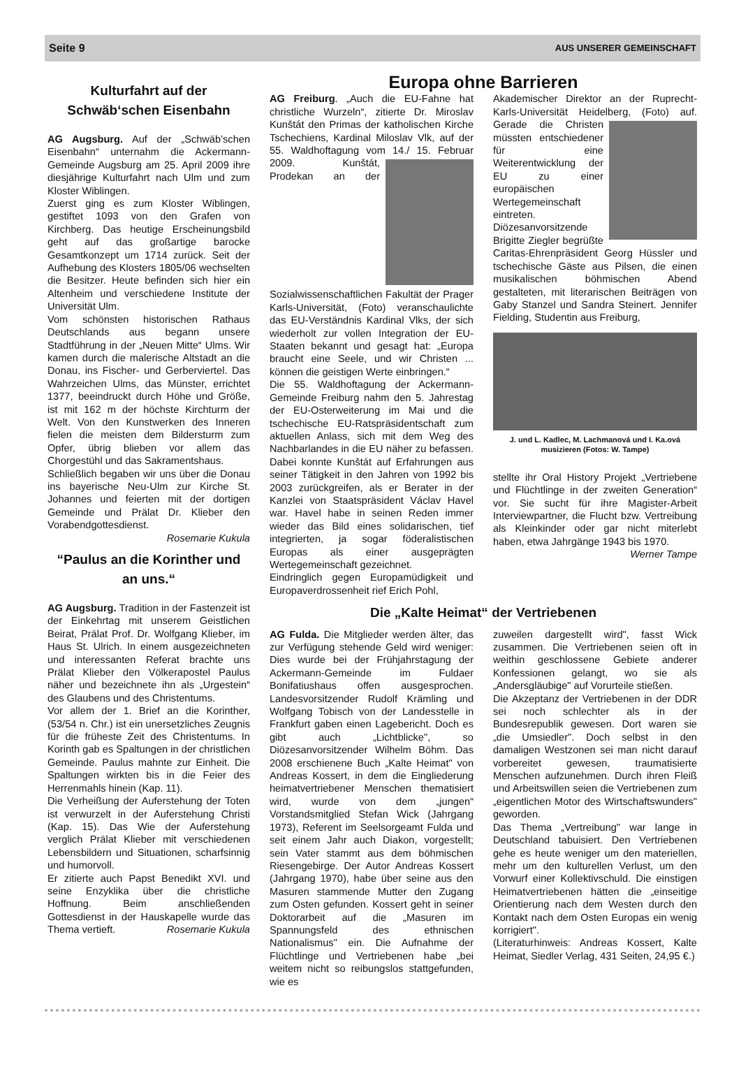Seite 9 AUS UNSERER GEMEINSCHAFT
Kulturfahrt auf der Schwäb‘schen Eisenbahn
AG Augsburg. Auf der „Schwäb’schen Eisenbahn“ unternahm die Ackermann-Gemeinde Augsburg am 25. April 2009 ihre diesjährige Kulturfahrt nach Ulm und zum Kloster Wiblingen.
Zuerst ging es zum Kloster Wiblingen, gestiftet 1093 von den Grafen von Kirchberg. Das heutige Erscheinungsbild geht auf das großartige barocke Gesamtkonzept um 1714 zurück. Seit der Aufhebung des Klosters 1805/06 wechselten die Besitzer. Heute befinden sich hier ein Altenheim und verschiedene Institute der Universität Ulm.
Vom schönsten historischen Rathaus Deutschlands aus begann unsere Stadtführung in der „Neuen Mitte“ Ulms. Wir kamen durch die malerische Altstadt an die Donau, ins Fischer- und Gerberviertel. Das Wahrzeichen Ulms, das Münster, errichtet 1377, beeindruckt durch Höhe und Größe, ist mit 162 m der höchste Kirchturm der Welt. Von den Kunstwerken des Inneren fielen die meisten dem Bildersturm zum Opfer, übrig blieben vor allem das Chorgestühl und das Sakramentshaus.
Schließlich begaben wir uns über die Donau ins bayerische Neu-Ulm zur Kirche St. Johannes und feierten mit der dortigen Gemeinde und Prälat Dr. Klieber den Vorabendgottesdienst.
Rosemarie Kukula
“Paulus an die Korinther und an uns.“
AG Augsburg. Tradition in der Fastenzeit ist der Einkehrtag mit unserem Geistlichen Beirat, Prälat Prof. Dr. Wolfgang Klieber, im Haus St. Ulrich. In einem ausgezeichneten und interessanten Referat brachte uns Prälat Klieber den Völkerapostel Paulus näher und bezeichnete ihn als „Urgestein“ des Glaubens und des Christentums.
Vor allem der 1. Brief an die Korinther, (53/54 n. Chr.) ist ein unersetzliches Zeugnis für die früheste Zeit des Christentums. In Korinth gab es Spaltungen in der christlichen Gemeinde. Paulus mahnte zur Einheit. Die Spaltungen wirkten bis in die Feier des Herrenmahls hinein (Kap. 11).
Die Verheißung der Auferstehung der Toten ist verwurzelt in der Auferstehung Christi (Kap. 15). Das Wie der Auferstehung verglich Prälat Klieber mit verschiedenen Lebensbildern und Situationen, scharfsinnig und humorvoll.
Er zitierte auch Papst Benedikt XVI. und seine Enzyklika über die christliche Hoffnung. Beim anschließenden Gottesdienst in der Hauskapelle wurde das Thema vertieft. Rosemarie Kukula
Europa ohne Barrieren
AG Freiburg. „Auch die EU-Fahne hat christliche Wurzeln“, zitierte Dr. Miroslav Kunštát den Primas der katholischen Kirche Tschechiens, Kardinal Miloslav Vlk, auf der 55. Waldhoftagung vom 14./ 15. Februar 2009. Kunštát, Prodekan an der Sozialwissenschaftlichen Fakultät der Prager Karls-Universität, (Foto) veranschaulichte das EU-Verständnis Kardinal Vlks, der sich wiederholt zur vollen Integration der EU-Staaten bekannt und gesagt hat: „Europa braucht eine Seele, und wir Christen ... können die geistigen Werte einbringen.“
Die 55. Waldhoftagung der Ackermann-Gemeinde Freiburg nahm den 5. Jahrestag der EU-Osterweiterung im Mai und die tschechische EU-Ratspräsidentschaft zum aktuellen Anlass, sich mit dem Weg des Nachbarlandes in die EU näher zu befassen. Dabei konnte Kunštát auf Erfahrungen aus seiner Tätigkeit in den Jahren von 1992 bis 2003 zurückgreifen, als er Berater in der Kanzlei von Staatspräsident Václav Havel war. Havel habe in seinen Reden immer wieder das Bild eines solidarischen, tief integrierten, ja sogar föderalistischen Europas als einer ausgeprägten Wertegemeinschaft gezeichnet.
Eindringlich gegen Europamüdigkeit und Europaverdrossenheit rief Erich Pohl,
Akademischer Direktor an der Ruprecht-Karls-Universität Heidelberg, (Foto) auf. Gerade die Christen müssten entschiedener für eine Weiterentwicklung der EU zu einer europäischen Wertegemeinschaft eintreten.
Diözesanvorsitzende Brigitte Ziegler begrüßte Caritas-Ehrenpräsident Georg Hüssler und tschechische Gäste aus Pilsen, die einen musikalischen böhmischen Abend gestalteten, mit literarischen Beiträgen von Gaby Stanzel und Sandra Steinert. Jennifer Fielding, Studentin aus Freiburg,
J. und L. Kadlec, M. Lachmanová und I. Ka.ová musizieren (Fotos: W. Tampe)
stellte ihr Oral History Projekt „Vertriebene und Flüchtlinge in der zweiten Generation“ vor. Sie sucht für ihre Magister-Arbeit Interviewpartner, die Flucht bzw. Vertreibung als Kleinkinder oder gar nicht miterlebt haben, etwa Jahrgänge 1943 bis 1970.
Werner Tampe
Die „Kalte Heimat“ der Vertriebenen
AG Fulda. Die Mitglieder werden älter, das zur Verfügung stehende Geld wird weniger: Dies wurde bei der Frühjahrstagung der Ackermann-Gemeinde im Fuldaer Bonifatiushaus offen ausgesprochen. Landesvorsitzender Rudolf Krämling und Wolfgang Tobisch von der Landesstelle in Frankfurt gaben einen Lagebericht. Doch es gibt auch „Lichtblicke", so Diözesanvorsitzender Wilhelm Böhm. Das 2008 erschienene Buch „Kalte Heimat" von Andreas Kossert, in dem die Eingliederung heimatvertriebener Menschen thematisiert wird, wurde von dem „jungen“ Vorstandsmitglied Stefan Wick (Jahrgang 1973), Referent im Seelsorgeamt Fulda und seit einem Jahr auch Diakon, vorgestellt; sein Vater stammt aus dem böhmischen Riesengebirge. Der Autor Andreas Kossert (Jahrgang 1970), habe über seine aus den Masuren stammende Mutter den Zugang zum Osten gefunden. Kossert geht in seiner Doktorarbeit auf die „Masuren im Spannungsfeld des ethnischen Nationalismus" ein. Die Aufnahme der Flüchtlinge und Vertriebenen habe „bei weitem nicht so reibungslos stattgefunden, wie es
zuweilen dargestellt wird", fasst Wick zusammen. Die Vertriebenen seien oft in weithin geschlossene Gebiete anderer Konfessionen gelangt, wo sie als „Andersgläubige" auf Vorurteile stießen.
Die Akzeptanz der Vertriebenen in der DDR sei noch schlechter als in der Bundesrepublik gewesen. Dort waren sie „die Umsiedler". Doch selbst in den damaligen Westzonen sei man nicht darauf vorbereitet gewesen, traumatisierte Menschen aufzunehmen. Durch ihren Fleiß und Arbeitswillen seien die Vertriebenen zum „eigentlichen Motor des Wirtschaftswunders" geworden.
Das Thema „Vertreibung" war lange in Deutschland tabuisiert. Den Vertriebenen gehe es heute weniger um den materiellen, mehr um den kulturellen Verlust, um den Vorwurf einer Kollektivschuld. Die einstigen Heimatvertriebenen hätten die „einseitige Orientierung nach dem Westen durch den Kontakt nach dem Osten Europas ein wenig korrigiert".
(Literaturhinweis: Andreas Kossert, Kalte Heimat, Siedler Verlag, 431 Seiten, 24,95 €.)